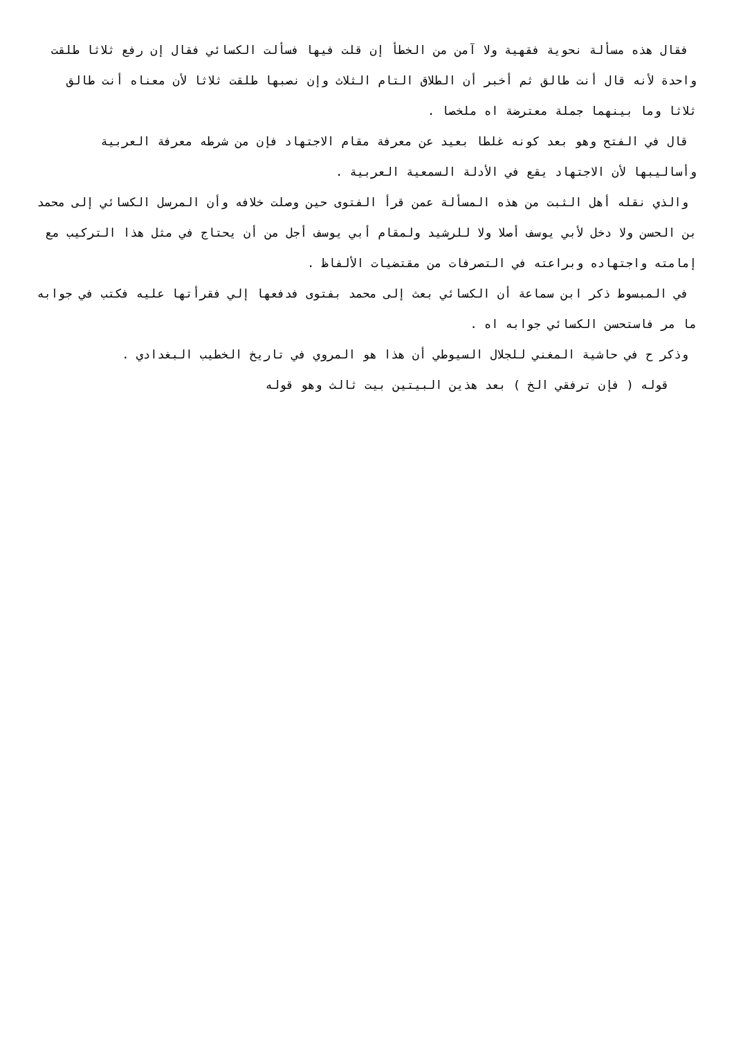فقال هذه مسألة نحوية فقهية ولا آمن من الخطأ إن قلت فيها فسألت الكسائي فقال إن رفع ثلاثا طلقت واحدة لأنه قال أنت طالق ثم أخبر أن الطلاق التام الثلاث وإن نصبها طلقت ثلاثا لأن معناه أنت طالق ثلاثا وما بينهما جملة معترضة اه ملخصا .
قال في الفتح وهو بعد كونه غلطا بعيد عن معرفة مقام الاجتهاد فإن من شرطه معرفة العربية وأساليبها لأن الاجتهاد يقع في الأدلة السمعية العربية .
والذي نقله أهل الثبت من هذه المسألة عمن قرأ الفتوى حين وصلت خلافه وأن المرسل الكسائي إلى محمد بن الحسن ولا دخل لأبي يوسف أصلا ولا للرشيد ولمقام أبي يوسف أجل من أن يحتاج في مثل هذا التركيب مع إمامته واجتهاده وبراعته في التصرفات من مقتضيات الألفاظ .
في المبسوط ذكر ابن سماعة أن الكسائي بعث إلى محمد بفتوى فدفعها إلي فقرأتها عليه فكتب في جوابه ما مر فاستحسن الكسائي جوابه اه .
وذكر ح في حاشية المغني للجلال السيوطي أن هذا هو المروي في تاريخ الخطيب البغدادي .
قوله ( فإن ترفقي الخ ) بعد هذين البيتين بيت ثالث وهو قوله